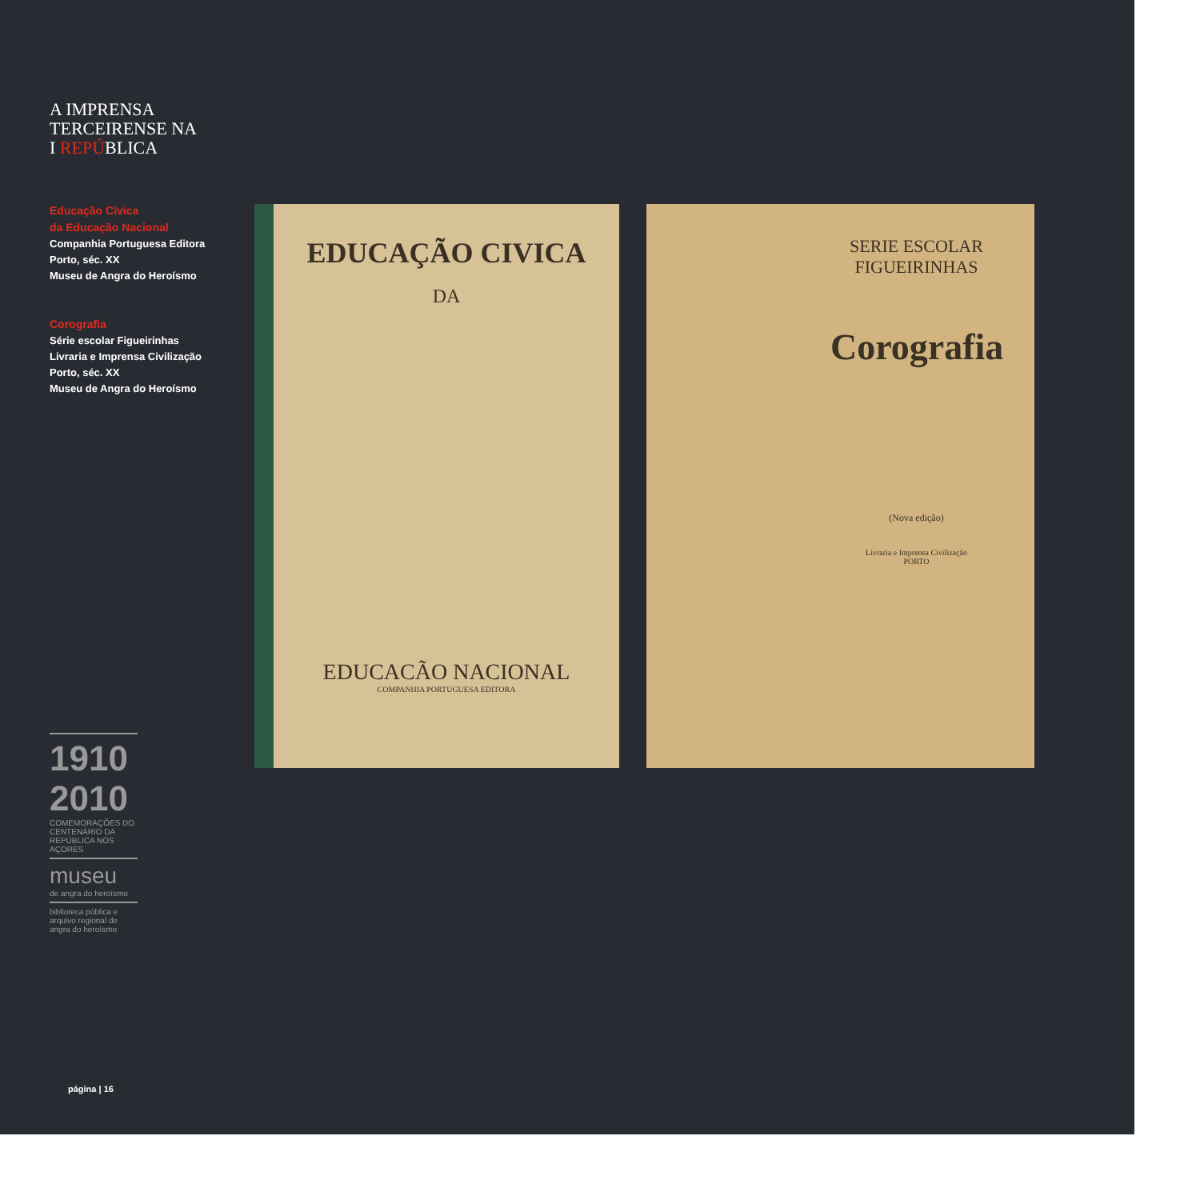A IMPRENSA
TERCEIRENSE NA
I REPÚBLICA
Educação Cívica
da Educação Nacional
Companhia Portuguesa Editora
Porto, séc. XX
Museu de Angra do Heroísmo
Corografia
Série escolar Figueirinhas
Livraria e Imprensa Civilização
Porto, séc. XX
Museu de Angra do Heroísmo
1910 2010
COMEMORAÇÕES DO CENTENÁRIO DA REPÚBLICA NOS AÇORES
museu
de angra do heroísmo
biblioteca pública e arquivo regional de angra do heroísmo
EDUCAÇÃO CIVICA
DA
EDUCACÃO NACIONAL
COMPANHIA PORTUGUESA EDITORA
SERIE ESCOLAR
FIGUEIRINHAS
Corografia
(Nova edição)
Livraria e Imprensa Civilização
PORTO
página | 16